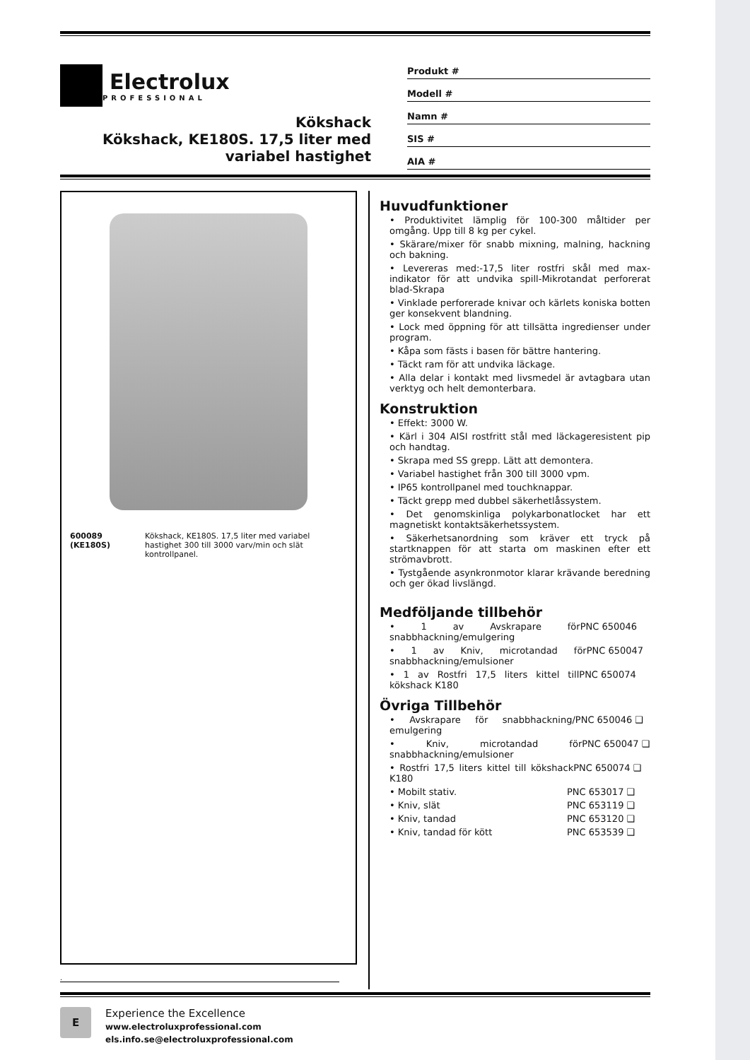Electrolux
PROFESSIONAL
Kökshack
Kökshack, KE180S. 17,5 liter med
variabel hastighet
Produkt #
Modell #
Namn #
SIS #
AIA #
600089 (KE180S) Kökshack, KE180S. 17,5 liter med variabel hastighet 300 till 3000 varv/min och slät kontrollpanel.
Huvudfunktioner
• Produktivitet lämplig för 100-300 måltider per omgång. Upp till 8 kg per cykel.
• Skärare/mixer för snabb mixning, malning, hackning och bakning.
• Levereras med:-17,5 liter rostfri skål med max-indikator för att undvika spill-Mikrotandat perforerat blad-Skrapa
• Vinklade perforerade knivar och kärlets koniska botten ger konsekvent blandning.
• Lock med öppning för att tillsätta ingredienser under program.
• Kåpa som fästs i basen för bättre hantering.
• Täckt ram för att undvika läckage.
• Alla delar i kontakt med livsmedel är avtagbara utan verktyg och helt demonterbara.
Konstruktion
• Effekt: 3000 W.
• Kärl i 304 AISI rostfritt stål med läckageresistent pip och handtag.
• Skrapa med SS grepp. Lätt att demontera.
• Variabel hastighet från 300 till 3000 vpm.
• IP65 kontrollpanel med touchknappar.
• Täckt grepp med dubbel säkerhetlåssystem.
• Det genomskinliga polykarbonatlocket har ett magnetiskt kontaktsäkerhetssystem.
• Säkerhetsanordning som kräver ett tryck på startknappen för att starta om maskinen efter ett strömavbrott.
• Tystgående asynkronmotor klarar krävande beredning och ger ökad livslängd.
Medföljande tillbehör
• 1 av Avskrapare för snabbhackning/emulgering PNC 650046
• 1 av Kniv, microtandad för snabbhackning/emulsioner PNC 650047
• 1 av Rostfri 17,5 liters kittel till kökshack K180 PNC 650074
Övriga Tillbehör
• Avskrapare för snabbhackning/ emulgering PNC 650046 ❑
• Kniv, microtandad för snabbhackning/emulsioner PNC 650047 ❑
• Rostfri 17,5 liters kittel till kökshack K180 PNC 650074 ❑
• Mobilt stativ. PNC 653017 ❑
• Kniv, slät PNC 653119 ❑
• Kniv, tandad PNC 653120 ❑
• Kniv, tandad för kött PNC 653539 ❑
.
E
Experience the Excellence
www.electroluxprofessional.com
els.info.se@electroluxprofessional.com